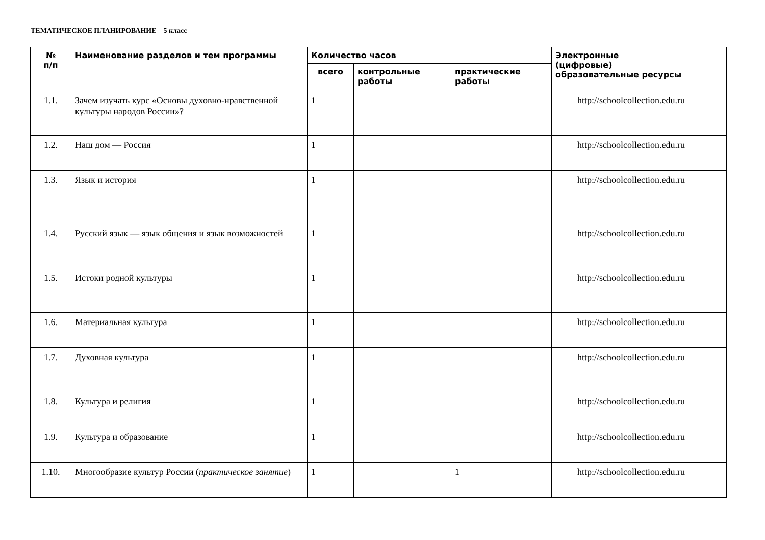ТЕМАТИЧЕСКОЕ ПЛАНИРОВАНИЕ 5 класс
| № п/п | Наименование разделов и тем программы | Количество часов | | | Электронные (цифровые) образовательные ресурсы |
| --- | --- | --- | --- | --- | --- |
| | | всего | контрольные работы | практические работы | |
| 1.1. | Зачем изучать курс «Основы духовно-нравственной культуры народов России»? | 1 | | | http://schoolcollection.edu.ru |
| 1.2. | Наш дом — Россия | 1 | | | http://schoolcollection.edu.ru |
| 1.3. | Язык и история | 1 | | | http://schoolcollection.edu.ru |
| 1.4. | Русский язык — язык общения и язык возможностей | 1 | | | http://schoolcollection.edu.ru |
| 1.5. | Истоки родной культуры | 1 | | | http://schoolcollection.edu.ru |
| 1.6. | Материальная культура | 1 | | | http://schoolcollection.edu.ru |
| 1.7. | Духовная культура | 1 | | | http://schoolcollection.edu.ru |
| 1.8. | Культура и религия | 1 | | | http://schoolcollection.edu.ru |
| 1.9. | Культура и образование | 1 | | | http://schoolcollection.edu.ru |
| 1.10. | Многообразие культур России ( практическое занятие ) | 1 | | 1 | http://schoolcollection.edu.ru |